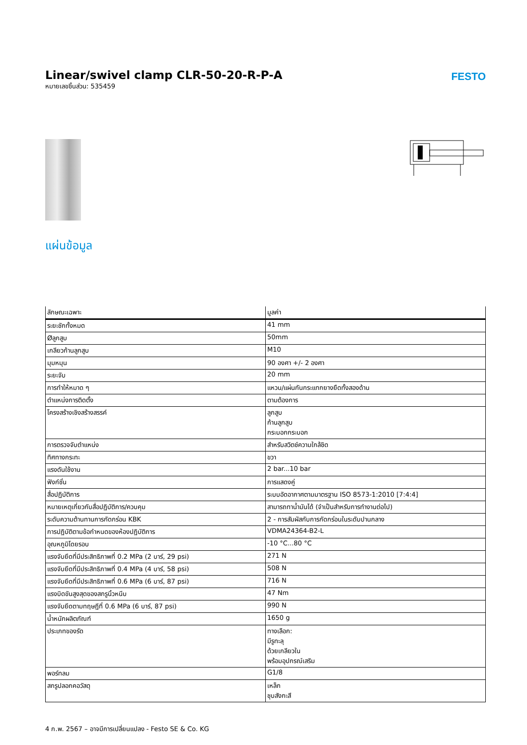Linear/swivel clamp CLR-50-20-R-P-A
หมายเลขชิ้นส่วน: 535459
FESTO
แผ่นข้อมูล
| ลักษณะเฉพาะ | มูลค่า |
| --- | --- |
| ระยะชักทั้งหมด | 41 mm |
| Øลูกสูบ | 50mm |
| เกลียวก้านลูกสูบ | M10 |
| มุมหมุน | 90 องศา +/- 2 องศา |
| ระยะจับ | 20 mm |
| การทำให้หมาด ๆ | แหวน/แผ่นกันกระแทกยางยืดทั้งสองด้าน |
| ตำแหน่งการติดตั้ง | ตามต้องการ |
| โครงสร้างเชิงสร้างสรรค์ | ลูกสูบ ก้านลูกสูบ กระบอกกระบอก |
| การตรวจจับตำแหน่ง | สำหรับสวิตช์ความใกล้ชิด |
| ทิศทางกระทะ | ขวา |
| แรงดันใช้งาน | 2 bar...10 bar |
| ฟังก์ชั่น | การแสดงคู่ |
| สื่อปฏิบัติการ | ระบบอัดอากาศตามมาตรฐาน ISO 8573-1:2010 [7:4:4] |
| หมายเหตุเกี่ยวกับสื่อปฏิบัติการ/ควบคุม | สามารถทาน้ำมันได้ (จำเป็นสำหรับการทำงานต่อไป) |
| ระดับความต้านทานการกัดกร่อน KBK | 2 - การสัมผัสกับการกัดกร่อนในระดับปานกลาง |
| การปฏิบัติตามข้อกำหนดของห้องปฏิบัติการ | VDMA24364-B2-L |
| อุณหภูมิโดยรอบ | -10 °C...80 °C |
| แรงจับยึดที่มีประสิทธิภาพที่ 0.2 MPa (2 บาร์, 29 psi) | 271 N |
| แรงจับยึดที่มีประสิทธิภาพที่ 0.4 MPa (4 บาร์, 58 psi) | 508 N |
| แรงจับยึดที่มีประสิทธิภาพที่ 0.6 MPa (6 บาร์, 87 psi) | 716 N |
| แรงบิดขันสูงสุดของสกรูนิ้วหนีบ | 47 Nm |
| แรงจับยึดตามทฤษฎีที่ 0.6 MPa (6 บาร์, 87 psi) | 990 N |
| น้ำหนักผลิตภัณฑ์ | 1650 g |
| ประเภทของรัด | ทางเลือก: มีรูทะลุ ด้วยเกลียวใน พร้อมอุปกรณ์เสริม |
| พอร์ทลม | G1/8 |
| สกรูปลอกคอวัสดุ | เหล็ก ชุบสังกะสี |
4 ก.พ. 2567 – อาจมีการเปลี่ยนแปลง - Festo SE & Co. KG